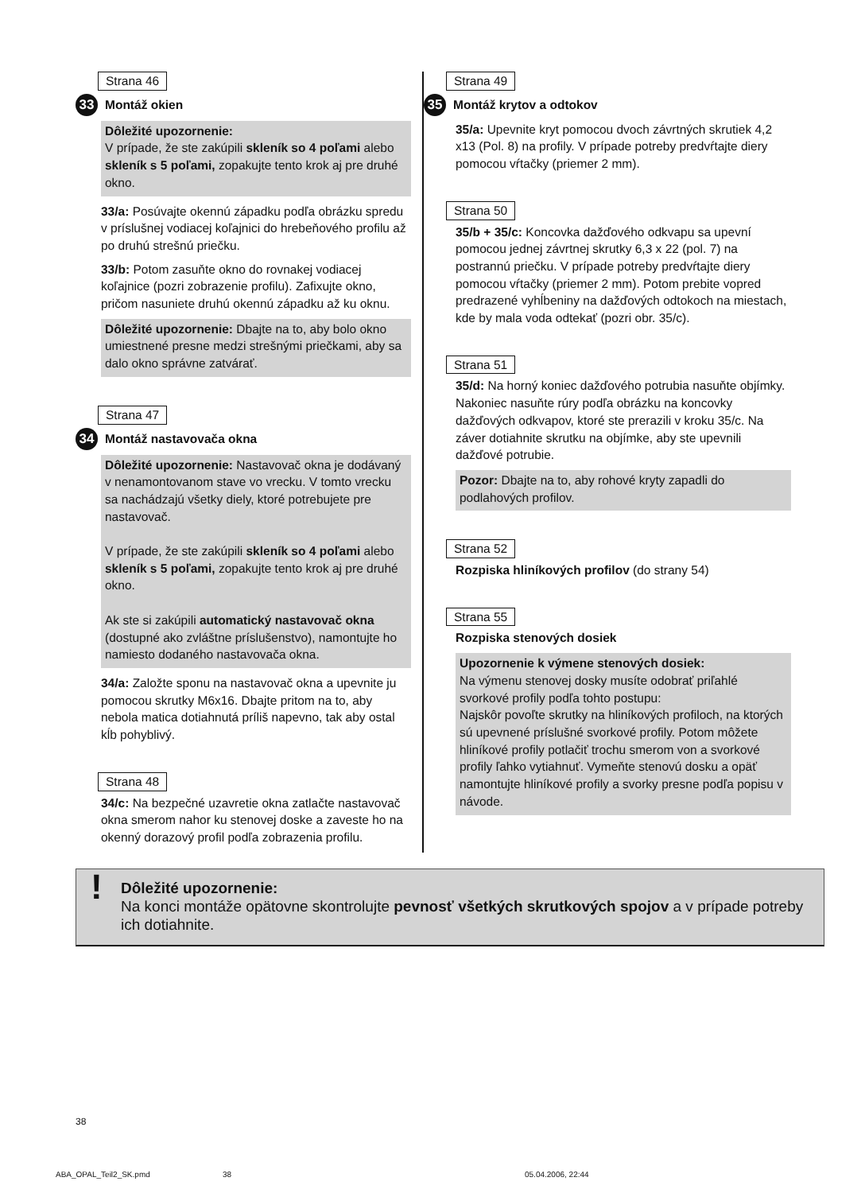Strana 46
33 Montáž okien
Dôležité upozornenie:
V prípade, že ste zakúpili skleník so 4 poľami alebo skleník s 5 poľami, zopakujte tento krok aj pre druhé okno.
33/a: Posúvajte okennú západku podľa obrázku spredu v príslušnej vodiacej koľajnici do hrebeňového profilu až po druhú strešnú priečku.
33/b: Potom zasuňte okno do rovnakej vodiacej koľajnice (pozri zobrazenie profilu). Zafixujte okno, pričom nasuniete druhú okennú západku až ku oknu.
Dôležité upozornenie: Dbajte na to, aby bolo okno umiestnené presne medzi strešnými priečkami, aby sa dalo okno správne zatvárať.
Strana 47
34 Montáž nastavovača okna
Dôležité upozornenie: Nastavovač okna je dodávaný v nenamontovanom stave vo vrecku. V tomto vrecku sa nachádzajú všetky diely, ktoré potrebujete pre nastavovač.
V prípade, že ste zakúpili skleník so 4 poľami alebo skleník s 5 poľami, zopakujte tento krok aj pre druhé okno.
Ak ste si zakúpili automatický nastavovač okna (dostupné ako zvláštne príslušenstvo), namontujte ho namiesto dodaného nastavovača okna.
34/a: Založte sponu na nastavovač okna a upevnite ju pomocou skrutky M6x16. Dbajte pritom na to, aby nebola matica dotiahnutá príliš napevno, tak aby ostal kĺb pohyblivý.
Strana 48
34/c: Na bezpečné uzavretie okna zatlačte nastavovač okna smerom nahor ku stenovej doske a zaveste ho na okenný dorazový profil podľa zobrazenia profilu.
Strana 49
35 Montáž krytov a odtokov
35/a: Upevnite kryt pomocou dvoch závrtných skrutiek 4,2 x13 (Pol. 8) na profily. V prípade potreby predvŕtajte diery pomocou vŕtačky (priemer 2 mm).
Strana 50
35/b + 35/c: Koncovka dažďového odkvapu sa upevní pomocou jednej závrtnej skrutky 6,3 x 22 (pol. 7) na postrannú priečku. V prípade potreby predvŕtajte diery pomocou vŕtačky (priemer 2 mm). Potom prebite vopred predrazené vyhĺbeniny na dažďových odtokoch na miestach, kde by mala voda odtekať (pozri obr. 35/c).
Strana 51
35/d: Na horný koniec dažďového potrubia nasuňte objímky. Nakoniec nasuňte rúry podľa obrázku na koncovky dažďových odkvapov, ktoré ste prerazili v kroku 35/c. Na záver dotiahnite skrutku na objímke, aby ste upevnili dažďové potrubie.
Pozor: Dbajte na to, aby rohové kryty zapadli do podlahových profilov.
Strana 52
Rozpiska hliníkových profilov (do strany 54)
Strana 55
Rozpiska stenových dosiek
Upozornenie k výmene stenových dosiek:
Na výmenu stenovej dosky musíte odobrať priľahlé svorkové profily podľa tohto postupu:
Najskôr povoľte skrutky na hliníkových profiloch, na ktorých sú upevnené príslušné svorkové profily. Potom môžete hliníkové profily potlačiť trochu smerom von a svorkové profily ľahko vytiahnuť. Vymeňte stenovú dosku a opäť namontujte hliníkové profily a svorky presne podľa popisu v návode.
! Dôležité upozornenie:
Na konci montáže opätovne skontrolujte pevnosť všetkých skrutkových spojov a v prípade potreby ich dotiahnite.
38
ABA_OPAL_Teil2_SK.pmd 38 05.04.2006, 22:44